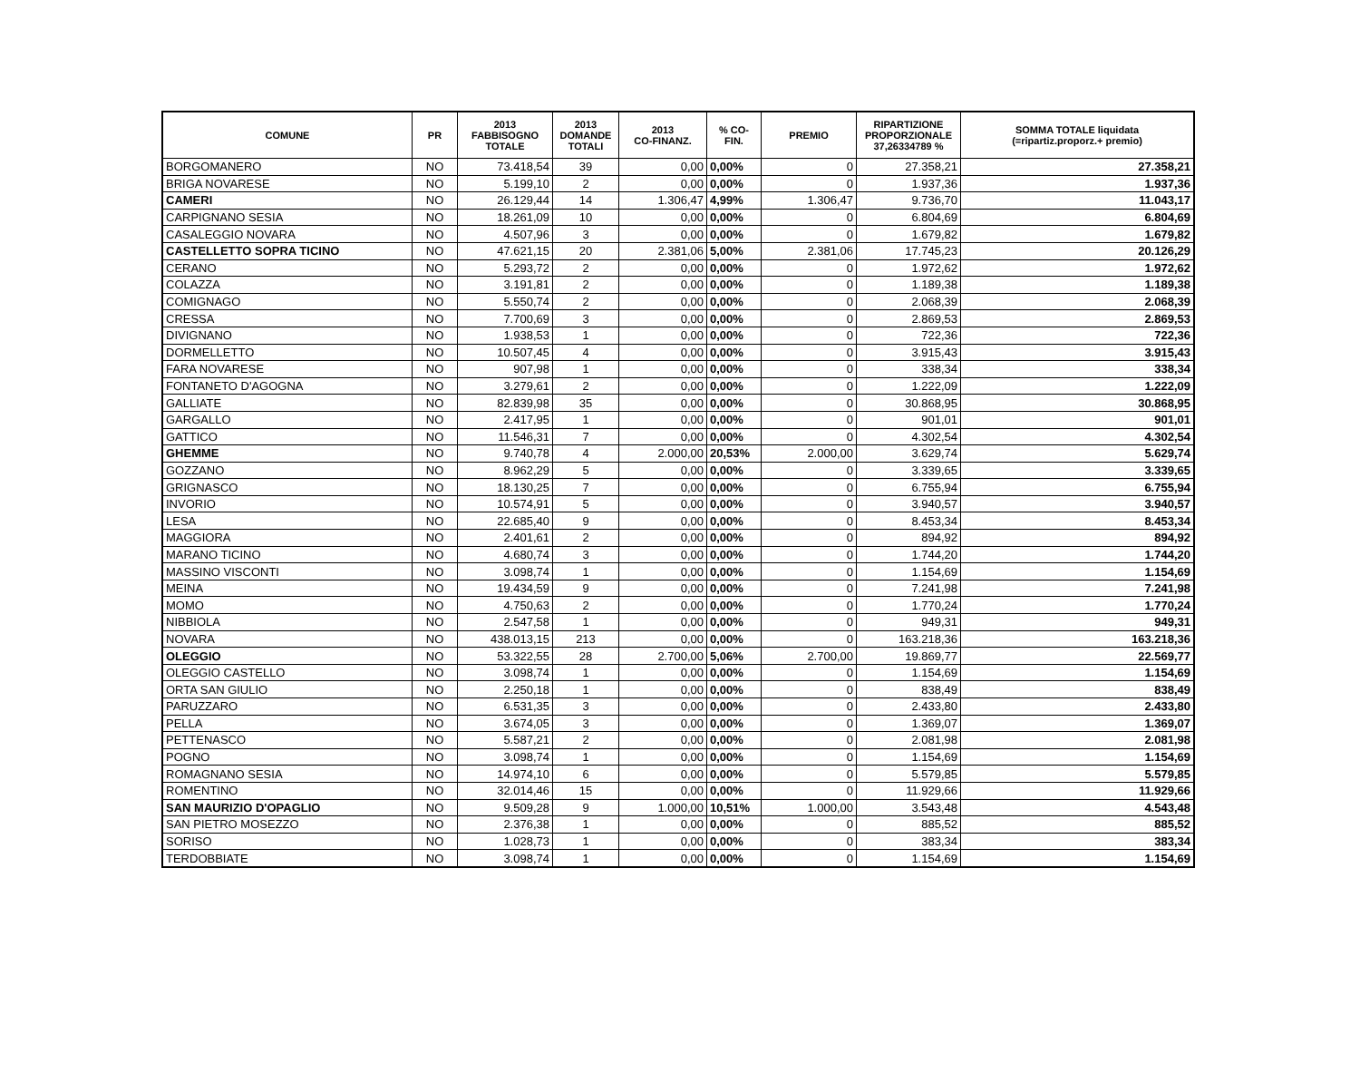| COMUNE | PR | 2013 FABBISOGNO TOTALE | 2013 DOMANDE TOTALI | 2013 CO-FINANZ. | % CO- FIN. | PREMIO | RIPARTIZIONE PROPORZIONALE 37,26334789 % | SOMMA TOTALE liquidata (=ripartiz.proporz.+ premio) |
| --- | --- | --- | --- | --- | --- | --- | --- | --- |
| BORGOMANERO | NO | 73.418,54 | 39 | 0,00 | 0,00% | 0 | 27.358,21 | 27.358,21 |
| BRIGA NOVARESE | NO | 5.199,10 | 2 | 0,00 | 0,00% | 0 | 1.937,36 | 1.937,36 |
| CAMERI | NO | 26.129,44 | 14 | 1.306,47 | 4,99% | 1.306,47 | 9.736,70 | 11.043,17 |
| CARPIGNANO SESIA | NO | 18.261,09 | 10 | 0,00 | 0,00% | 0 | 6.804,69 | 6.804,69 |
| CASALEGGIO NOVARA | NO | 4.507,96 | 3 | 0,00 | 0,00% | 0 | 1.679,82 | 1.679,82 |
| CASTELLETTO SOPRA TICINO | NO | 47.621,15 | 20 | 2.381,06 | 5,00% | 2.381,06 | 17.745,23 | 20.126,29 |
| CERANO | NO | 5.293,72 | 2 | 0,00 | 0,00% | 0 | 1.972,62 | 1.972,62 |
| COLAZZA | NO | 3.191,81 | 2 | 0,00 | 0,00% | 0 | 1.189,38 | 1.189,38 |
| COMIGNAGO | NO | 5.550,74 | 2 | 0,00 | 0,00% | 0 | 2.068,39 | 2.068,39 |
| CRESSA | NO | 7.700,69 | 3 | 0,00 | 0,00% | 0 | 2.869,53 | 2.869,53 |
| DIVIGNANO | NO | 1.938,53 | 1 | 0,00 | 0,00% | 0 | 722,36 | 722,36 |
| DORMELLETTO | NO | 10.507,45 | 4 | 0,00 | 0,00% | 0 | 3.915,43 | 3.915,43 |
| FARA NOVARESE | NO | 907,98 | 1 | 0,00 | 0,00% | 0 | 338,34 | 338,34 |
| FONTANETO D'AGOGNA | NO | 3.279,61 | 2 | 0,00 | 0,00% | 0 | 1.222,09 | 1.222,09 |
| GALLIATE | NO | 82.839,98 | 35 | 0,00 | 0,00% | 0 | 30.868,95 | 30.868,95 |
| GARGALLO | NO | 2.417,95 | 1 | 0,00 | 0,00% | 0 | 901,01 | 901,01 |
| GATTICO | NO | 11.546,31 | 7 | 0,00 | 0,00% | 0 | 4.302,54 | 4.302,54 |
| GHEMME | NO | 9.740,78 | 4 | 2.000,00 | 20,53% | 2.000,00 | 3.629,74 | 5.629,74 |
| GOZZANO | NO | 8.962,29 | 5 | 0,00 | 0,00% | 0 | 3.339,65 | 3.339,65 |
| GRIGNASCO | NO | 18.130,25 | 7 | 0,00 | 0,00% | 0 | 6.755,94 | 6.755,94 |
| INVORIO | NO | 10.574,91 | 5 | 0,00 | 0,00% | 0 | 3.940,57 | 3.940,57 |
| LESA | NO | 22.685,40 | 9 | 0,00 | 0,00% | 0 | 8.453,34 | 8.453,34 |
| MAGGIORA | NO | 2.401,61 | 2 | 0,00 | 0,00% | 0 | 894,92 | 894,92 |
| MARANO TICINO | NO | 4.680,74 | 3 | 0,00 | 0,00% | 0 | 1.744,20 | 1.744,20 |
| MASSINO VISCONTI | NO | 3.098,74 | 1 | 0,00 | 0,00% | 0 | 1.154,69 | 1.154,69 |
| MEINA | NO | 19.434,59 | 9 | 0,00 | 0,00% | 0 | 7.241,98 | 7.241,98 |
| MOMO | NO | 4.750,63 | 2 | 0,00 | 0,00% | 0 | 1.770,24 | 1.770,24 |
| NIBBIOLA | NO | 2.547,58 | 1 | 0,00 | 0,00% | 0 | 949,31 | 949,31 |
| NOVARA | NO | 438.013,15 | 213 | 0,00 | 0,00% | 0 | 163.218,36 | 163.218,36 |
| OLEGGIO | NO | 53.322,55 | 28 | 2.700,00 | 5,06% | 2.700,00 | 19.869,77 | 22.569,77 |
| OLEGGIO CASTELLO | NO | 3.098,74 | 1 | 0,00 | 0,00% | 0 | 1.154,69 | 1.154,69 |
| ORTA SAN GIULIO | NO | 2.250,18 | 1 | 0,00 | 0,00% | 0 | 838,49 | 838,49 |
| PARUZZARO | NO | 6.531,35 | 3 | 0,00 | 0,00% | 0 | 2.433,80 | 2.433,80 |
| PELLA | NO | 3.674,05 | 3 | 0,00 | 0,00% | 0 | 1.369,07 | 1.369,07 |
| PETTENASCO | NO | 5.587,21 | 2 | 0,00 | 0,00% | 0 | 2.081,98 | 2.081,98 |
| POGNO | NO | 3.098,74 | 1 | 0,00 | 0,00% | 0 | 1.154,69 | 1.154,69 |
| ROMAGNANO SESIA | NO | 14.974,10 | 6 | 0,00 | 0,00% | 0 | 5.579,85 | 5.579,85 |
| ROMENTINO | NO | 32.014,46 | 15 | 0,00 | 0,00% | 0 | 11.929,66 | 11.929,66 |
| SAN MAURIZIO D'OPAGLIO | NO | 9.509,28 | 9 | 1.000,00 | 10,51% | 1.000,00 | 3.543,48 | 4.543,48 |
| SAN PIETRO MOSEZZO | NO | 2.376,38 | 1 | 0,00 | 0,00% | 0 | 885,52 | 885,52 |
| SORISO | NO | 1.028,73 | 1 | 0,00 | 0,00% | 0 | 383,34 | 383,34 |
| TERDOBBIATE | NO | 3.098,74 | 1 | 0,00 | 0,00% | 0 | 1.154,69 | 1.154,69 |